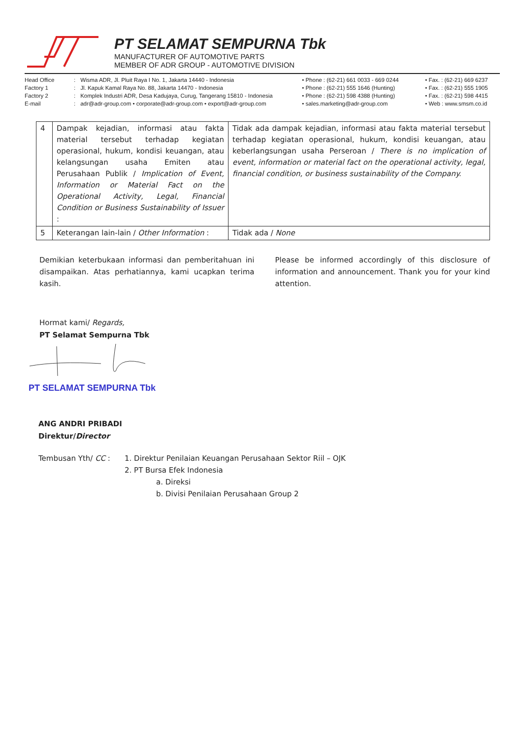PT SELAMAT SEMPURNA Tbk
MANUFACTURER OF AUTOMOTIVE PARTS
MEMBER OF ADR GROUP - AUTOMOTIVE DIVISION
Head Office
Factory 1
Factory 2
E-mail
:
:
:
:
Wisma ADR, Jl. Pluit Raya I No. 1, Jakarta 14440 - Indonesia
Jl. Kapuk Kamal Raya No. 88, Jakarta 14470 - Indonesia
Komplek Industri ADR, Desa Kadujaya, Curug, Tangerang 15810 - Indonesia
adr@adr-group.com • corporate@adr-group.com • export@adr-group.com
• Phone : (62-21) 661 0033 - 669 0244
• Phone : (62-21) 555 1646 (Hunting)
• Phone : (62-21) 598 4388 (Hunting)
• sales.marketing@adr-group.com
• Fax. : (62-21) 669 6237
• Fax. : (62-21) 555 1905
• Fax. : (62-21) 598 4415
• Web : www.smsm.co.id
| 4 | Dampak kejadian, informasi atau fakta material tersebut terhadap kegiatan operasional, hukum, kondisi keuangan, atau kelangsungan usaha Emiten atau Perusahaan Publik / Implication of Event, Information or Material Fact on the Operational Activity, Legal, Financial Condition or Business Sustainability of Issuer : | Tidak ada dampak kejadian, informasi atau fakta material tersebut terhadap kegiatan operasional, hukum, kondisi keuangan, atau keberlangsungan usaha Perseroan / There is no implication of event, information or material fact on the operational activity, legal, financial condition, or business sustainability of the Company. |
| 5 | Keterangan lain-lain / Other Information : | Tidak ada / None |
Demikian keterbukaan informasi dan pemberitahuan ini disampaikan. Atas perhatiannya, kami ucapkan terima kasih.
Please be informed accordingly of this disclosure of information and announcement. Thank you for your kind attention.
Hormat kami/ Regards,
PT Selamat Sempurna Tbk
PT SELAMAT SEMPURNA Tbk
ANG ANDRI PRIBADI
Direktur/Director
Tembusan Yth/ CC : 1. Direktur Penilaian Keuangan Perusahaan Sektor Riil – OJK
2. PT Bursa Efek Indonesia
a. Direksi
b. Divisi Penilaian Perusahaan Group 2